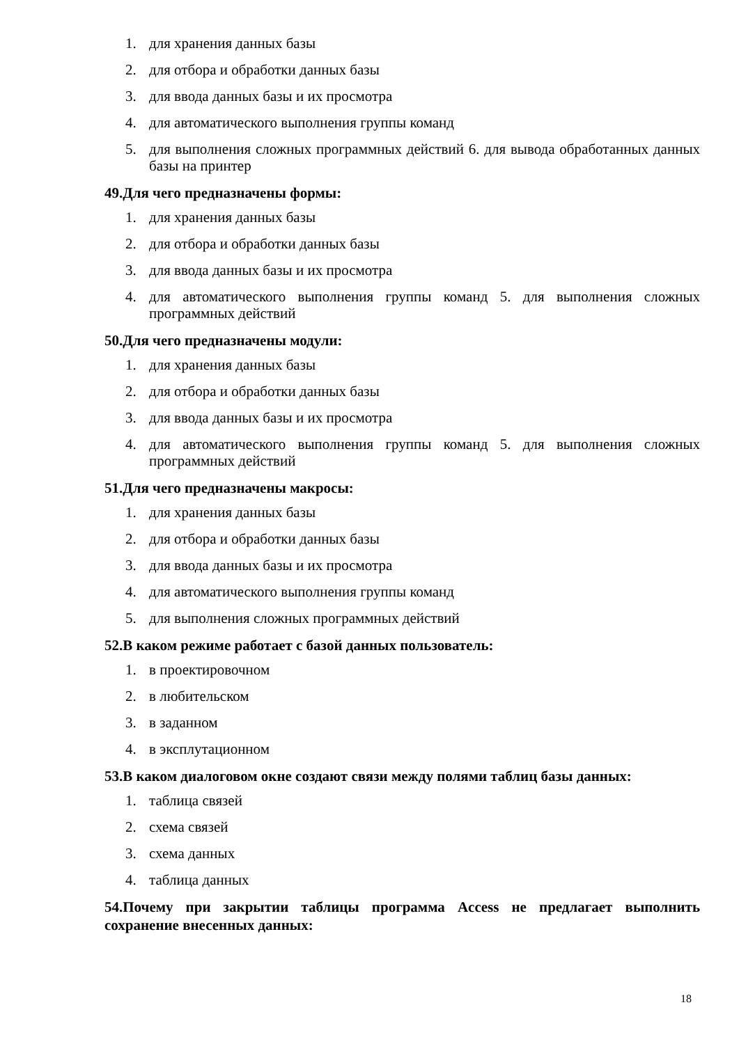1. для хранения данных базы
2. для отбора и обработки данных базы
3. для ввода данных базы и их просмотра
4. для автоматического выполнения группы команд
5. для выполнения сложных программных действий 6. для вывода обработанных данных базы на принтер
49.Для чего предназначены формы:
1. для хранения данных базы
2. для отбора и обработки данных базы
3. для ввода данных базы и их просмотра
4. для автоматического выполнения группы команд 5. для выполнения сложных программных действий
50.Для чего предназначены модули:
1. для хранения данных базы
2. для отбора и обработки данных базы
3. для ввода данных базы и их просмотра
4. для автоматического выполнения группы команд 5. для выполнения сложных программных действий
51.Для чего предназначены макросы:
1. для хранения данных базы
2. для отбора и обработки данных базы
3. для ввода данных базы и их просмотра
4. для автоматического выполнения группы команд
5. для выполнения сложных программных действий
52.В каком режиме работает с базой данных пользователь:
1. в проектировочном
2. в любительском
3. в заданном
4. в эксплутационном
53.В каком диалоговом окне создают связи между полями таблиц базы данных:
1. таблица связей
2. схема связей
3. схема данных
4. таблица данных
54.Почему при закрытии таблицы программа Access не предлагает выполнить сохранение внесенных данных:
18